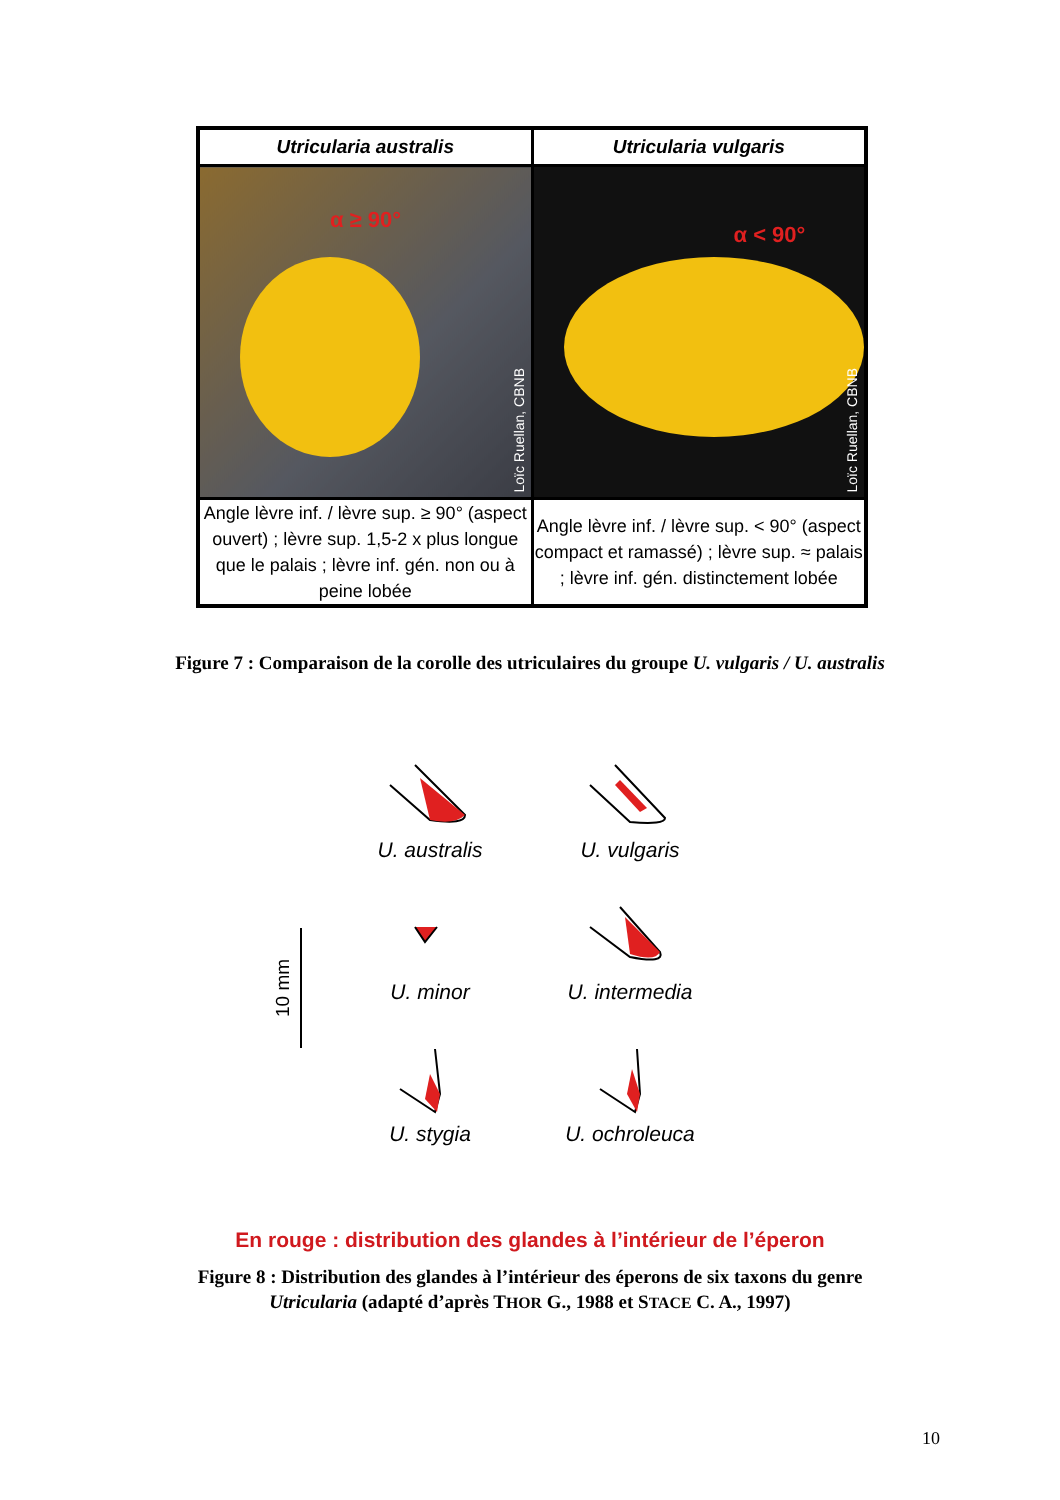| Utricularia australis | Utricularia vulgaris |
| --- | --- |
| α ≥ 90° Loïc Ruellan, CBNB | α < 90° Loïc Ruellan, CBNB |
| Angle lèvre inf. / lèvre sup. ≥ 90° (aspect ouvert) ; lèvre sup. 1,5-2 x plus longue que le palais ; lèvre inf. gén. non ou à peine lobée | Angle lèvre inf. / lèvre sup. < 90° (aspect compact et ramassé) ; lèvre sup. ≈ palais ; lèvre inf. gén. distinctement lobée |
Figure 7 : Comparaison de la corolle des utriculaires du groupe U. vulgaris / U. australis
10 mm
U. australis
U. vulgaris
U. minor
U. intermedia
U. stygia
U. ochroleuca
En rouge : distribution des glandes à l’intérieur de l’éperon
Figure 8 : Distribution des glandes à l’intérieur des éperons de six taxons du genre
Utricularia (adapté d’après THOR G., 1988 et STACE C. A., 1997)
10